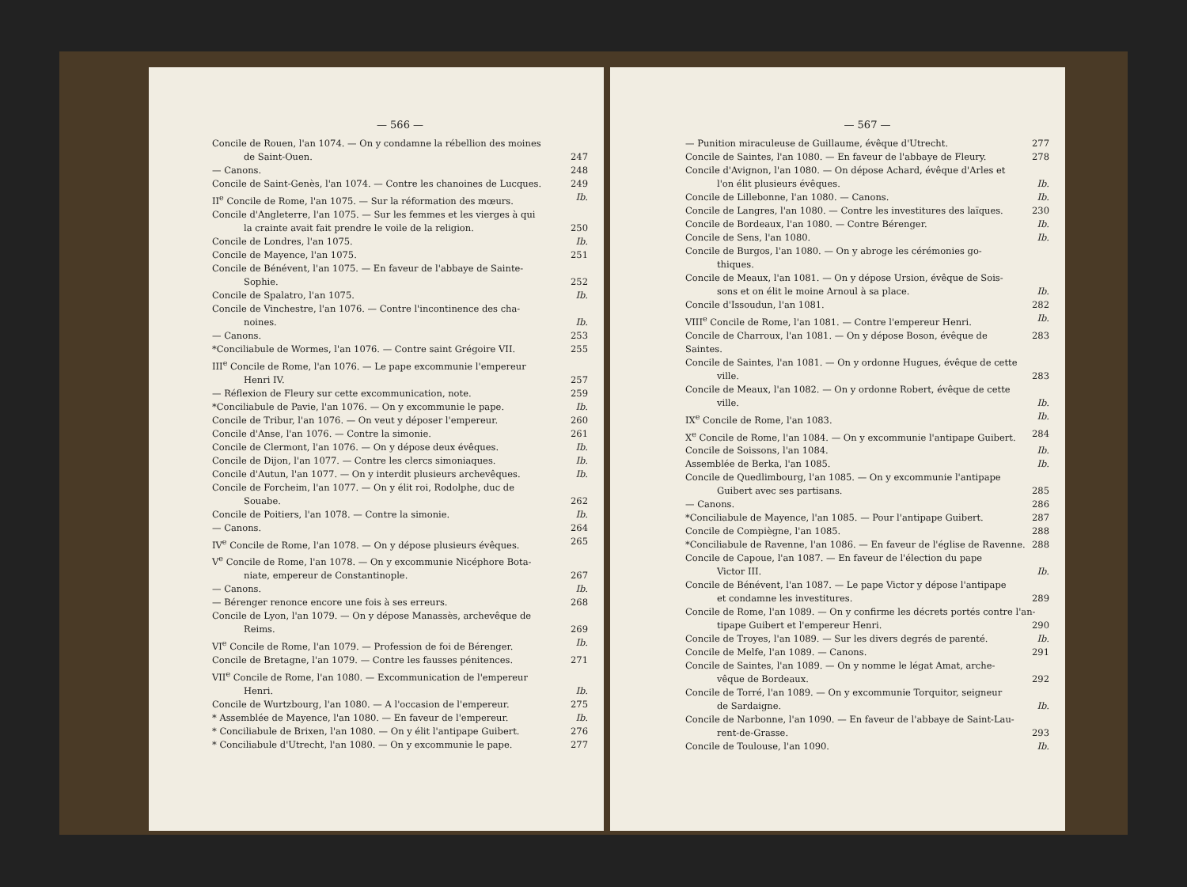— 566 —
Concile de Rouen, l'an 1074. — On y condamne la rébellion des moines
de Saint-Ouen. 247
— Canons. 248
Concile de Saint-Genès, l'an 1074. — Contre les chanoines de Lucques. 249
II<sup>e</sup> Concile de Rome, l'an 1075. — Sur la réformation des mœurs. Ib.
Concile d'Angleterre, l'an 1075. — Sur les femmes et les vierges à qui
la crainte avait fait prendre le voile de la religion. 250
Concile de Londres, l'an 1075. Ib.
Concile de Mayence, l'an 1075. 251
Concile de Bénévent, l'an 1075. — En faveur de l'abbaye de Sainte-
Sophie. 252
Concile de Spalatro, l'an 1075. Ib.
Concile de Vinchestre, l'an 1076. — Contre l'incontinence des cha-
noines. Ib.
— Canons. 253
*Conciliabule de Wormes, l'an 1076. — Contre saint Grégoire VII. 255
III<sup>e</sup> Concile de Rome, l'an 1076. — Le pape excommunie l'empereur
Henri IV. 257
— Réflexion de Fleury sur cette excommunication, note. 259
*Conciliabule de Pavie, l'an 1076. — On y excommunie le pape. Ib.
Concile de Tribur, l'an 1076. — On veut y déposer l'empereur. 260
Concile d'Anse, l'an 1076. — Contre la simonie. 261
Concile de Clermont, l'an 1076. — On y dépose deux évêques. Ib.
Concile de Dijon, l'an 1077. — Contre les clercs simoniaques. Ib.
Concile d'Autun, l'an 1077. — On y interdit plusieurs archevêques. Ib.
Concile de Forcheim, l'an 1077. — On y élit roi, Rodolphe, duc de
Souabe. 262
Concile de Poitiers, l'an 1078. — Contre la simonie. Ib.
— Canons. 264
IV<sup>e</sup> Concile de Rome, l'an 1078. — On y dépose plusieurs évêques. 265
V<sup>e</sup> Concile de Rome, l'an 1078. — On y excommunie Nicéphore Bota-
niate, empereur de Constantinople. 267
— Canons. Ib.
— Bérenger renonce encore une fois à ses erreurs. 268
Concile de Lyon, l'an 1079. — On y dépose Manassès, archevêque de
Reims. 269
VI<sup>e</sup> Concile de Rome, l'an 1079. — Profession de foi de Bérenger. Ib.
Concile de Bretagne, l'an 1079. — Contre les fausses pénitences. 271
VII<sup>e</sup> Concile de Rome, l'an 1080. — Excommunication de l'empereur
Henri. Ib.
Concile de Wurtzbourg, l'an 1080. — A l'occasion de l'empereur. 275
* Assemblée de Mayence, l'an 1080. — En faveur de l'empereur. Ib.
* Conciliabule de Brixen, l'an 1080. — On y élit l'antipape Guibert. 276
* Conciliabule d'Utrecht, l'an 1080. — On y excommunie le pape. 277
— 567 —
— Punition miraculeuse de Guillaume, évêque d'Utrecht. 277
Concile de Saintes, l'an 1080. — En faveur de l'abbaye de Fleury. 278
Concile d'Avignon, l'an 1080. — On dépose Achard, évêque d'Arles et
l'on élit plusieurs évêques. Ib.
Concile de Lillebonne, l'an 1080. — Canons. Ib.
Concile de Langres, l'an 1080. — Contre les investitures des laïques. 230
Concile de Bordeaux, l'an 1080. — Contre Bérenger. Ib.
Concile de Sens, l'an 1080. Ib.
Concile de Burgos, l'an 1080. — On y abroge les cérémonies go-
thiques.
Concile de Meaux, l'an 1081. — On y dépose Ursion, évêque de Sois-
sons et on élit le moine Arnoul à sa place. Ib.
Concile d'Issoudun, l'an 1081. 282
VIII<sup>e</sup> Concile de Rome, l'an 1081. — Contre l'empereur Henri. Ib.
Concile de Charroux, l'an 1081. — On y dépose Boson, évêque de Saintes. 283
Concile de Saintes, l'an 1081. — On y ordonne Hugues, évêque de cette
ville. 283
Concile de Meaux, l'an 1082. — On y ordonne Robert, évêque de cette
ville. Ib.
IX<sup>e</sup> Concile de Rome, l'an 1083. Ib.
X<sup>e</sup> Concile de Rome, l'an 1084. — On y excommunie l'antipape Guibert. 284
Concile de Soissons, l'an 1084. Ib.
Assemblée de Berka, l'an 1085. Ib.
Concile de Quedlimbourg, l'an 1085. — On y excommunie l'antipape
Guibert avec ses partisans. 285
— Canons. 286
*Conciliabule de Mayence, l'an 1085. — Pour l'antipape Guibert. 287
Concile de Compiègne, l'an 1085. 288
*Conciliabule de Ravenne, l'an 1086. — En faveur de l'église de Ravenne. 288
Concile de Capoue, l'an 1087. — En faveur de l'élection du pape
Victor III. Ib.
Concile de Bénévent, l'an 1087. — Le pape Victor y dépose l'antipape
et condamne les investitures. 289
Concile de Rome, l'an 1089. — On y confirme les décrets portés contre l'an-
tipape Guibert et l'empereur Henri. 290
Concile de Troyes, l'an 1089. — Sur les divers degrés de parenté. Ib.
Concile de Melfe, l'an 1089. — Canons. 291
Concile de Saintes, l'an 1089. — On y nomme le légat Amat, arche-
vêque de Bordeaux. 292
Concile de Torré, l'an 1089. — On y excommunie Torquitor, seigneur
de Sardaigne. Ib.
Concile de Narbonne, l'an 1090. — En faveur de l'abbaye de Saint-Lau-
rent-de-Grasse. 293
Concile de Toulouse, l'an 1090. Ib.